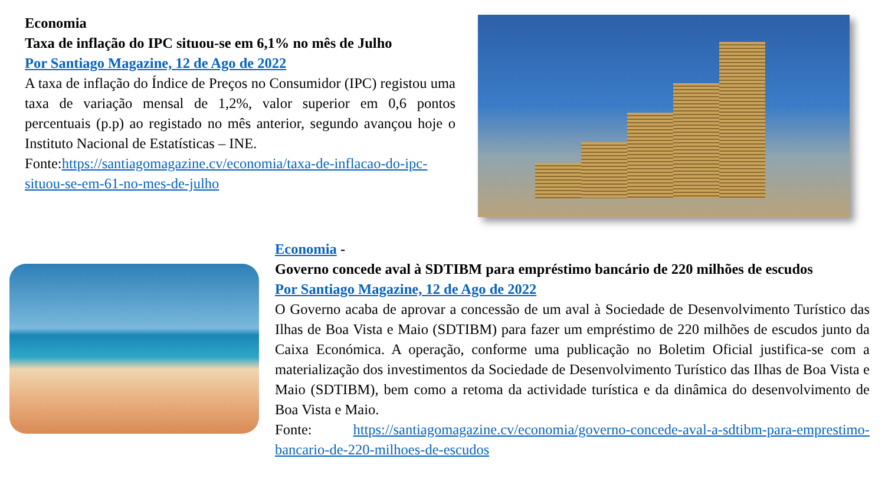Economia
Taxa de inflação do IPC situou-se em 6,1% no mês de Julho
Por Santiago Magazine, 12 de Ago de 2022
A taxa de inflação do Índice de Preços no Consumidor (IPC) registou uma taxa de variação mensal de 1,2%, valor superior em 0,6 pontos percentuais (p.p) ao registado no mês anterior, segundo avançou hoje o Instituto Nacional de Estatísticas – INE.
Fonte:https://santiagomagazine.cv/economia/taxa-de-inflacao-do-ipc-situou-se-em-61-no-mes-de-julho
Economia -
Governo concede aval à SDTIBM para empréstimo bancário de 220 milhões de escudos
Por Santiago Magazine, 12 de Ago de 2022
O Governo acaba de aprovar a concessão de um aval à Sociedade de Desenvolvimento Turístico das Ilhas de Boa Vista e Maio (SDTIBM) para fazer um empréstimo de 220 milhões de escudos junto da Caixa Económica. A operação, conforme uma publicação no Boletim Oficial justifica-se com a materialização dos investimentos da Sociedade de Desenvolvimento Turístico das Ilhas de Boa Vista e Maio (SDTIBM), bem como a retoma da actividade turística e da dinâmica do desenvolvimento de Boa Vista e Maio.
Fonte: https://santiagomagazine.cv/economia/governo-concede-aval-a-sdtibm-para-emprestimo-bancario-de-220-milhoes-de-escudos